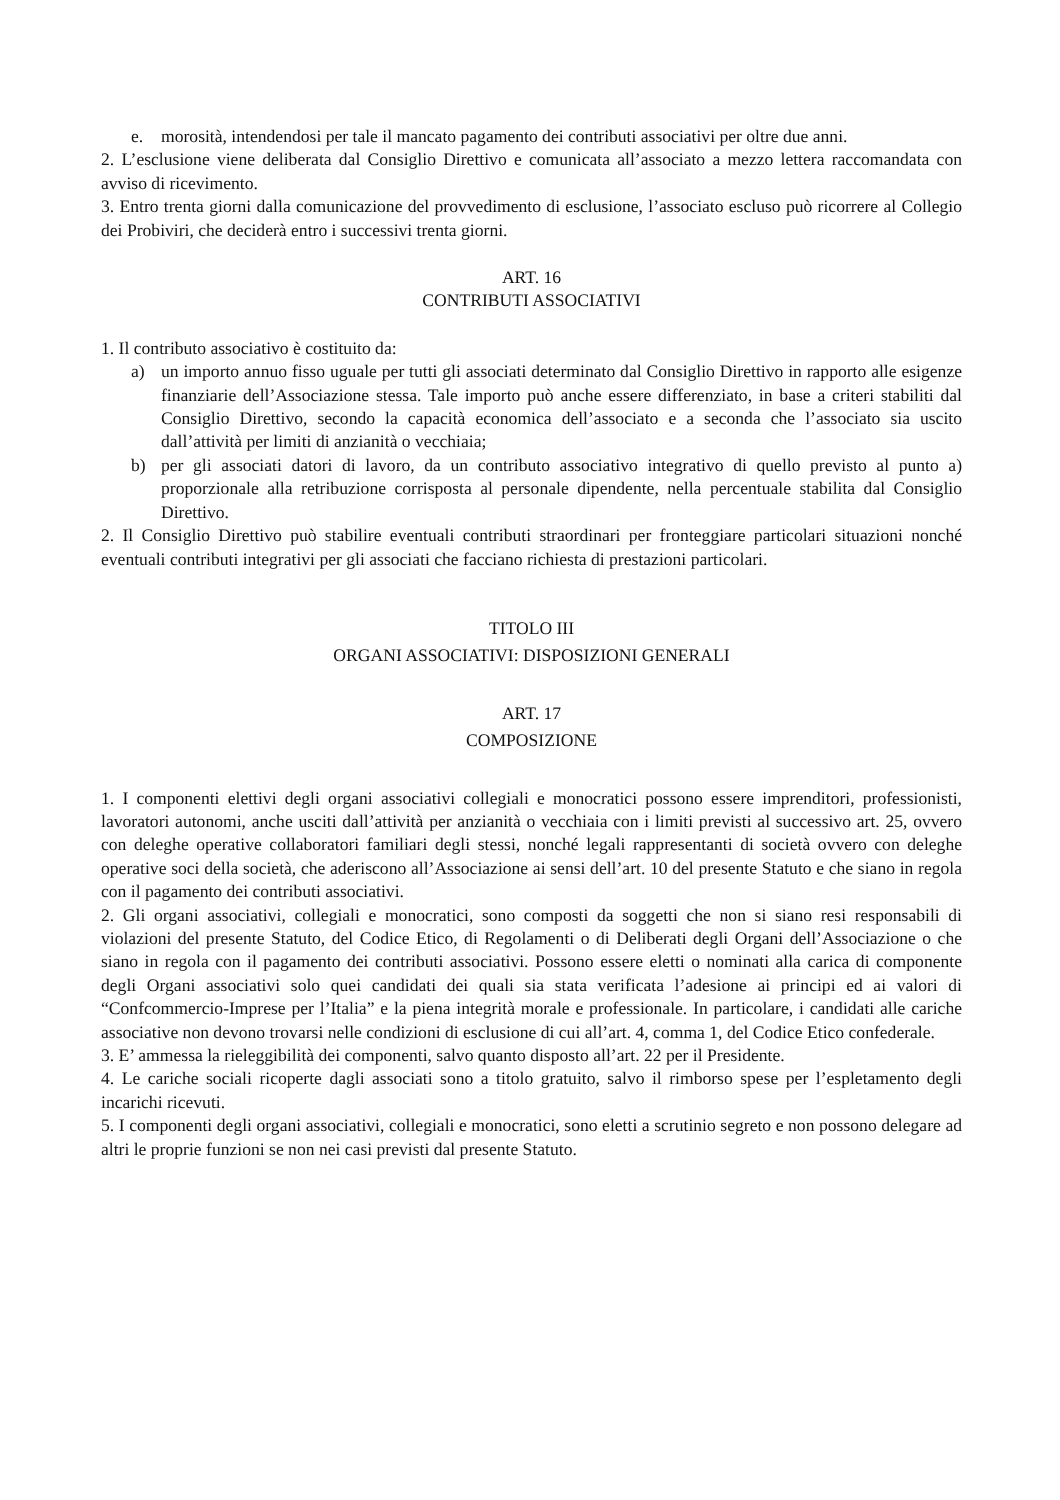e. morosità, intendendosi per tale il mancato pagamento dei contributi associativi per oltre due anni.
2. L’esclusione viene deliberata dal Consiglio Direttivo e comunicata all’associato a mezzo lettera raccomandata con avviso di ricevimento.
3. Entro trenta giorni dalla comunicazione del provvedimento di esclusione, l’associato escluso può ricorrere al Collegio dei Probiviri, che deciderà entro i successivi trenta giorni.
ART. 16
CONTRIBUTI ASSOCIATIVI
1. Il contributo associativo è costituito da:
a) un importo annuo fisso uguale per tutti gli associati determinato dal Consiglio Direttivo in rapporto alle esigenze finanziarie dell’Associazione stessa. Tale importo può anche essere differenziato, in base a criteri stabiliti dal Consiglio Direttivo, secondo la capacità economica dell’associato e a seconda che l’associato sia uscito dall’attività per limiti di anzianità o vecchiaia;
b) per gli associati datori di lavoro, da un contributo associativo integrativo di quello previsto al punto a) proporzionale alla retribuzione corrisposta al personale dipendente, nella percentuale stabilita dal Consiglio Direttivo.
2. Il Consiglio Direttivo può stabilire eventuali contributi straordinari per fronteggiare particolari situazioni nonché eventuali contributi integrativi per gli associati che facciano richiesta di prestazioni particolari.
TITOLO III
ORGANI ASSOCIATIVI: DISPOSIZIONI GENERALI
ART. 17
COMPOSIZIONE
1. I componenti elettivi degli organi associativi collegiali e monocratici possono essere imprenditori, professionisti, lavoratori autonomi, anche usciti dall’attività per anzianità o vecchiaia con i limiti previsti al successivo art. 25, ovvero con deleghe operative collaboratori familiari degli stessi, nonché legali rappresentanti di società ovvero con deleghe operative soci della società, che aderiscono all’Associazione ai sensi dell’art. 10 del presente Statuto e che siano in regola con il pagamento dei contributi associativi.
2. Gli organi associativi, collegiali e monocratici, sono composti da soggetti che non si siano resi responsabili di violazioni del presente Statuto, del Codice Etico, di Regolamenti o di Deliberati degli Organi dell’Associazione o che siano in regola con il pagamento dei contributi associativi. Possono essere eletti o nominati alla carica di componente degli Organi associativi solo quei candidati dei quali sia stata verificata l’adesione ai principi ed ai valori di “Confcommercio-Imprese per l’Italia” e la piena integrità morale e professionale. In particolare, i candidati alle cariche associative non devono trovarsi nelle condizioni di esclusione di cui all’art. 4, comma 1, del Codice Etico confederale.
3. E’ ammessa la rieleggibilità dei componenti, salvo quanto disposto all’art. 22 per il Presidente.
4. Le cariche sociali ricoperte dagli associati sono a titolo gratuito, salvo il rimborso spese per l’espletamento degli incarichi ricevuti.
5. I componenti degli organi associativi, collegiali e monocratici, sono eletti a scrutinio segreto e non possono delegare ad altri le proprie funzioni se non nei casi previsti dal presente Statuto.